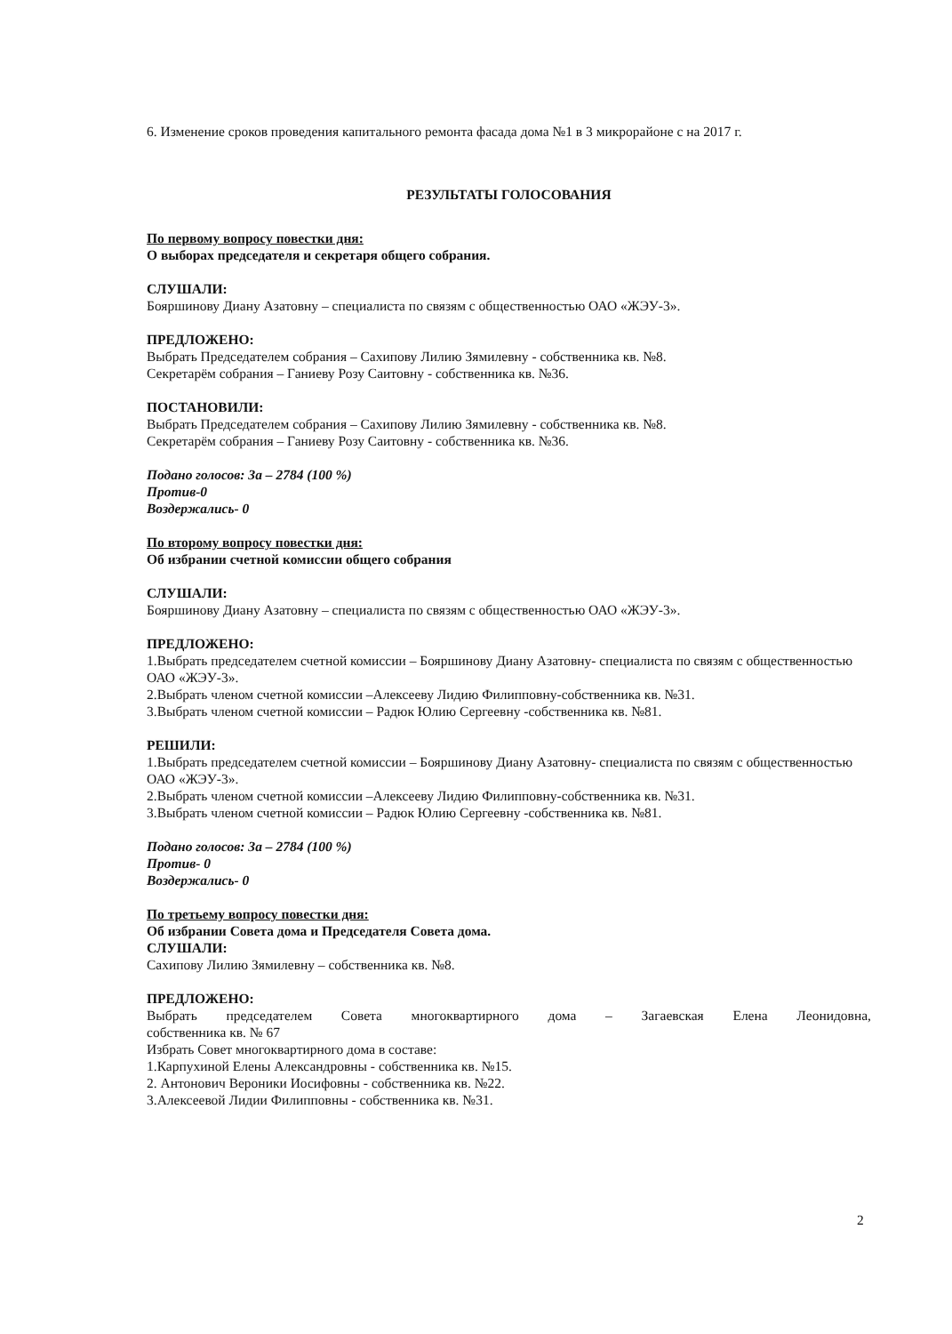6. Изменение сроков проведения капитального ремонта фасада дома №1 в 3 микрорайоне с на 2017 г.
РЕЗУЛЬТАТЫ ГОЛОСОВАНИЯ
По первому вопросу повестки дня:
О выборах председателя и секретаря общего собрания.
СЛУШАЛИ:
Бояршинову Диану Азатовну – специалиста по связям с общественностью ОАО «ЖЭУ-3».
ПРЕДЛОЖЕНО:
Выбрать Председателем собрания – Сахипову Лилию Зямилевну - собственника кв. №8.
Секретарём собрания – Ганиеву Розу Саитовну - собственника кв. №36.
ПОСТАНОВИЛИ:
Выбрать Председателем собрания – Сахипову Лилию Зямилевну - собственника кв. №8.
Секретарём собрания – Ганиеву Розу Саитовну - собственника кв. №36.
Подано голосов: За – 2784 (100 %)
Против-0
Воздержались- 0
По второму вопросу повестки дня:
Об избрании счетной комиссии общего собрания
СЛУШАЛИ:
Бояршинову Диану Азатовну – специалиста по связям с общественностью ОАО «ЖЭУ-3».
ПРЕДЛОЖЕНО:
1.Выбрать председателем счетной комиссии – Бояршинову Диану Азатовну- специалиста по связям с общественностью ОАО «ЖЭУ-3».
2.Выбрать членом счетной комиссии –Алексееву Лидию Филипповну-собственника кв. №31.
3.Выбрать членом счетной комиссии – Радюк Юлию Сергеевну -собственника кв. №81.
РЕШИЛИ:
1.Выбрать председателем счетной комиссии – Бояршинову Диану Азатовну- специалиста по связям с общественностью ОАО «ЖЭУ-3».
2.Выбрать членом счетной комиссии –Алексееву Лидию Филипповну-собственника кв. №31.
3.Выбрать членом счетной комиссии – Радюк Юлию Сергеевну -собственника кв. №81.
Подано голосов: За – 2784 (100 %)
Против- 0
Воздержались- 0
По третьему вопросу повестки дня:
Об избрании Совета дома и Председателя Совета дома.
СЛУШАЛИ:
Сахипову Лилию Зямилевну – собственника кв. №8.
ПРЕДЛОЖЕНО:
Выбрать председателем Совета многоквартирного дома – Загаевская Елена Леонидовна,
собственника кв. № 67
Избрать Совет многоквартирного дома в составе:
1.Карпухиной Елены Александровны - собственника кв. №15.
2. Антонович Вероники Иосифовны - собственника кв. №22.
3.Алексеевой Лидии Филипповны - собственника кв. №31.
2